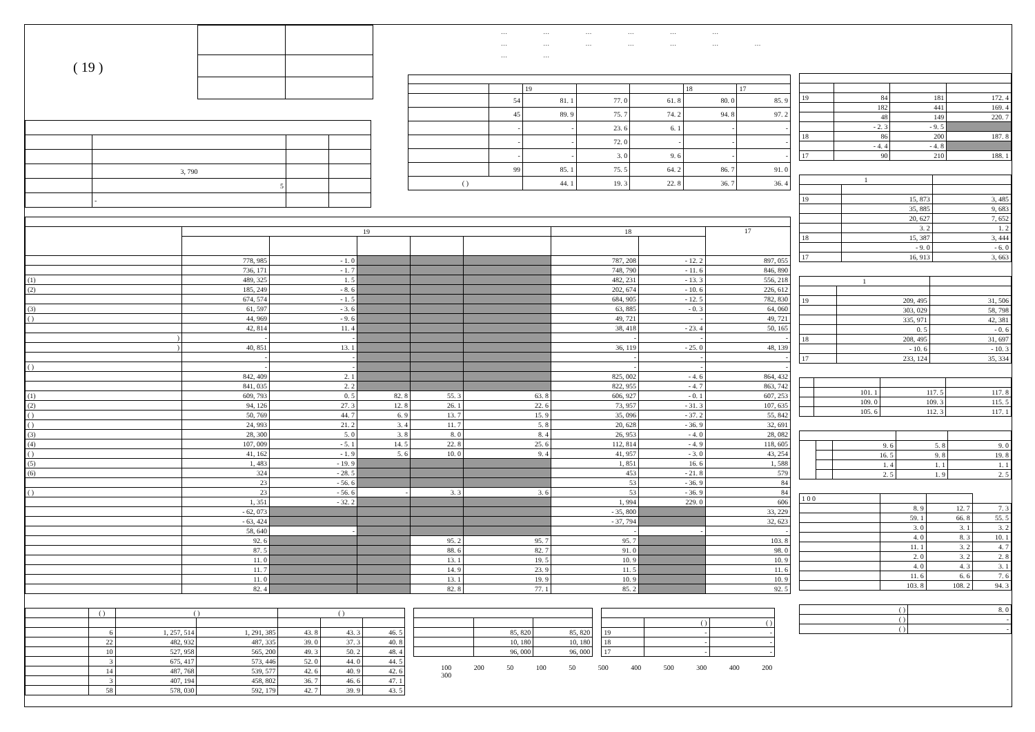( 19 )
| | 3, 790 | | |
| | 5 | | |
| | - | | |
… … … … … …
… … … … … … …
… …
| | | 19 | | | 18 | 17 |
| | 54 | 81. 1 | 77. 0 | 61. 8 | 80. 0 | 85. 9 |
| | 45 | 89. 9 | 75. 7 | 74. 2 | 94. 8 | 97. 2 |
| | - | - | 23. 6 | 6. 1 | - | - |
| | - | - | 72. 0 | - | - | - |
| | - | - | 3. 0 | 9. 6 | - | - |
| | 99 | 85. 1 | 75. 5 | 64. 2 | 86. 7 | 91. 0 |
| ( ) | | 44. 1 | 19. 3 | 22. 8 | 36. 7 | 36. 4 |
| | 19 | | | | | 18 | | 17 |
| --- | --- | --- | --- | --- | --- | --- | --- | --- |
| | 778, 985 | - 1. 0 | | | | 787, 208 | - 12. 2 | 897, 055 |
| | 736, 171 | - 1. 7 | | | | 748, 790 | - 11. 6 | 846, 890 |
| (1) | 489, 325 | 1. 5 | | | | 482, 231 | - 13. 3 | 556, 218 |
| (2) | 185, 249 | - 8. 6 | | | | 202, 674 | - 10. 6 | 226, 612 |
| | 674, 574 | - 1. 5 | | | | 684, 905 | - 12. 5 | 782, 830 |
| (3) | 61, 597 | - 3. 6 | | | | 63, 885 | - 0. 3 | 64, 060 |
| ( ) | 44, 969 | - 9. 6 | | | | 49, 721 | - | 49, 721 |
| | 42, 814 | 11. 4 | | | | 38, 418 | - 23. 4 | 50, 165 |
| ) | - | - | | | | - | - | - |
| ) | 40, 851 | 13. 1 | | | | 36, 119 | - 25. 0 | 48, 139 |
| | - | - | | | | - | - | - |
| ( ) | - | - | | | | - | - | - |
| | 842, 409 | 2. 1 | | | | 825, 002 | - 4. 6 | 864, 432 |
| | 841, 035 | 2. 2 | | | | 822, 955 | - 4. 7 | 863, 742 |
| (1) | 609, 793 | 0. 5 | 82. 8 | 55. 3 | 63. 8 | 606, 927 | - 0. 1 | 607, 253 |
| (2) | 94, 126 | 27. 3 | 12. 8 | 26. 1 | 22. 6 | 73, 957 | - 31. 3 | 107, 635 |
| ( ) | 50, 769 | 44. 7 | 6. 9 | 13. 7 | 15. 9 | 35, 096 | - 37. 2 | 55, 842 |
| ( ) | 24, 993 | 21. 2 | 3. 4 | 11. 7 | 5. 8 | 20, 628 | - 36. 9 | 32, 691 |
| (3) | 28, 300 | 5. 0 | 3. 8 | 8. 0 | 8. 4 | 26, 953 | - 4. 0 | 28, 082 |
| (4) | 107, 009 | - 5. 1 | 14. 5 | 22. 8 | 25. 6 | 112, 814 | - 4. 9 | 118, 605 |
| ( ) | 41, 162 | - 1. 9 | 5. 6 | 10. 0 | 9. 4 | 41, 957 | - 3. 0 | 43, 254 |
| (5) | 1, 483 | - 19. 9 | | | | 1, 851 | 16. 6 | 1, 588 |
| (6) | 324 | - 28. 5 | | | | 453 | - 21. 8 | 579 |
| | 23 | - 56. 6 | | | | 53 | - 36. 9 | 84 |
| ( ) | 23 | - 56. 6 | - | 3. 3 | 3. 6 | 53 | - 36. 9 | 84 |
| | 1, 351 | - 32. 2 | | | | 1, 994 | 229. 0 | 606 |
| | - 62, 073 | | | | | - 35, 800 | | 33, 229 |
| | - 63, 424 | | | | | - 37, 794 | | 32, 623 |
| | 58, 640 | - | | | | - | - | - |
| | 92. 6 | | | 95. 2 | 95. 7 | 95. 7 | | 103. 8 |
| | 87. 5 | | | 88. 6 | 82. 7 | 91. 0 | | 98. 0 |
| | 11. 0 | | | 13. 1 | 19. 5 | 10. 9 | | 10. 9 |
| | 11. 7 | | | 14. 9 | 23. 9 | 11. 5 | | 11. 6 |
| | 11. 0 | | | 13. 1 | 19. 9 | 10. 9 | | 10. 9 |
| | 82. 4 | | | 82. 8 | 77. 1 | 85. 2 | | 92. 5 |
| | ( ) | ( ) | | ( ) | | |
| | 6 | 1, 257, 514 | 1, 291, 385 | 43. 8 | 43. 3 | 46. 5 |
| | 22 | 482, 932 | 487, 335 | 39. 0 | 37. 3 | 40. 8 |
| | 10 | 527, 958 | 565, 200 | 49. 3 | 50. 2 | 48. 4 |
| | 3 | 675, 417 | 573, 446 | 52. 0 | 44. 0 | 44. 5 |
| | 14 | 487, 768 | 539, 577 | 42. 6 | 40. 9 | 42. 6 |
| | 3 | 407, 194 | 458, 802 | 36. 7 | 46. 6 | 47. 1 |
| | 58 | 578, 030 | 592, 179 | 42. 7 | 39. 9 | 43. 5 |
| | 85, 820 | 85, 820 |
| | 10, 180 | 10, 180 |
| | 96, 000 | 96, 000 |
| | ( ) | ( ) |
| 19 | - | - |
| 18 | - | - |
| 17 | - | - |
100 200 50 100 50 500 400 500 300 400 200 300
| 19 | 84 | 181 | 172. 4 |
| | 182 | 441 | 169. 4 |
| | 48 | 149 | 220. 7 |
| | - 2. 3 | - 9. 5 | |
| 18 | 86 | 200 | 187. 8 |
| | - 4. 4 | - 4. 8 | |
| 17 | 90 | 210 | 188. 1 |
| 1 | | |
| 19 | 15, 873 | 3, 485 |
| | 35, 885 | 9, 683 |
| | 20, 627 | 7, 652 |
| | 3. 2 | 1. 2 |
| 18 | 15, 387 | 3, 444 |
| | - 9. 0 | - 6. 0 |
| 17 | 16, 913 | 3, 663 |
| 1 | | |
| 19 | 209, 495 | 31, 506 |
| | 303, 029 | 58, 798 |
| | 335, 971 | 42, 381 |
| | 0. 5 | - 0. 6 |
| 18 | 208, 495 | 31, 697 |
| | - 10. 6 | - 10. 3 |
| 17 | 233, 124 | 35, 334 |
| | 101. 1 | 117. 5 | 117. 8 |
| | 109. 0 | 109. 3 | 115. 5 |
| | 105. 6 | 112. 3 | 117. 1 |
| | | 9. 6 | 5. 8 | 9. 0 |
| | | 16. 5 | 9. 8 | 19. 8 |
| | | 1. 4 | 1. 1 | 1. 1 |
| | | 2. 5 | 1. 9 | 2. 5 |
| 1 0 0 | | | |
| | 8. 9 | 12. 7 | 7. 3 |
| | 59. 1 | 66. 8 | 55. 5 |
| | 3. 0 | 3. 1 | 3. 2 |
| | 4. 0 | 8. 3 | 10. 1 |
| | 11. 1 | 3. 2 | 4. 7 |
| | 2. 0 | 3. 2 | 2. 8 |
| | 4. 0 | 4. 3 | 3. 1 |
| | 11. 6 | 6. 6 | 7. 6 |
| | 103. 8 | 108. 2 | 94. 3 |
| ( ) | 8. 0 |
| ( ) | - |
| ( ) | - |